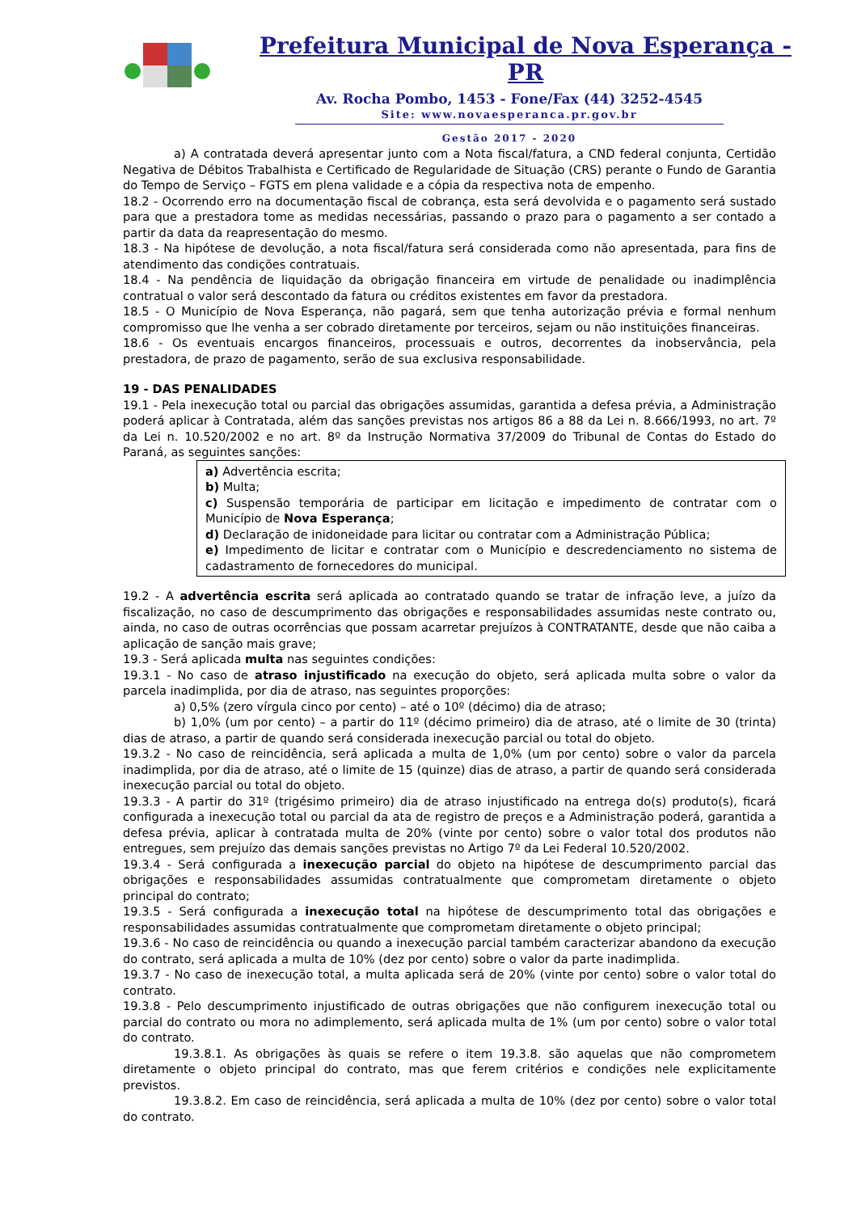Prefeitura Municipal de Nova Esperança - PR
Av. Rocha Pombo, 1453 - Fone/Fax (44) 3252-4545
Site: www.novaesperanca.pr.gov.br
Gestão 2017 - 2020
a) A contratada deverá apresentar junto com a Nota fiscal/fatura, a CND federal conjunta, Certidão Negativa de Débitos Trabalhista e Certificado de Regularidade de Situação (CRS) perante o Fundo de Garantia do Tempo de Serviço – FGTS em plena validade e a cópia da respectiva nota de empenho.
18.2 - Ocorrendo erro na documentação fiscal de cobrança, esta será devolvida e o pagamento será sustado para que a prestadora tome as medidas necessárias, passando o prazo para o pagamento a ser contado a partir da data da reapresentação do mesmo.
18.3 - Na hipótese de devolução, a nota fiscal/fatura será considerada como não apresentada, para fins de atendimento das condições contratuais.
18.4 - Na pendência de liquidação da obrigação financeira em virtude de penalidade ou inadimplência contratual o valor será descontado da fatura ou créditos existentes em favor da prestadora.
18.5 - O Município de Nova Esperança, não pagará, sem que tenha autorização prévia e formal nenhum compromisso que lhe venha a ser cobrado diretamente por terceiros, sejam ou não instituições financeiras.
18.6 - Os eventuais encargos financeiros, processuais e outros, decorrentes da inobservância, pela prestadora, de prazo de pagamento, serão de sua exclusiva responsabilidade.
19 - DAS PENALIDADES
19.1 - Pela inexecução total ou parcial das obrigações assumidas, garantida a defesa prévia, a Administração poderá aplicar à Contratada, além das sanções previstas nos artigos 86 a 88 da Lei n. 8.666/1993, no art. 7º da Lei n. 10.520/2002 e no art. 8º da Instrução Normativa 37/2009 do Tribunal de Contas do Estado do Paraná, as seguintes sanções:
a) Advertência escrita;
b) Multa;
c) Suspensão temporária de participar em licitação e impedimento de contratar com o Município de Nova Esperança;
d) Declaração de inidoneidade para licitar ou contratar com a Administração Pública;
e) Impedimento de licitar e contratar com o Município e descredenciamento no sistema de cadastramento de fornecedores do municipal.
19.2 - A advertência escrita será aplicada ao contratado quando se tratar de infração leve, a juízo da fiscalização, no caso de descumprimento das obrigações e responsabilidades assumidas neste contrato ou, ainda, no caso de outras ocorrências que possam acarretar prejuízos à CONTRATANTE, desde que não caiba a aplicação de sanção mais grave;
19.3 - Será aplicada multa nas seguintes condições:
19.3.1 - No caso de atraso injustificado na execução do objeto, será aplicada multa sobre o valor da parcela inadimplida, por dia de atraso, nas seguintes proporções:
a) 0,5% (zero vírgula cinco por cento) – até o 10º (décimo) dia de atraso;
b) 1,0% (um por cento) – a partir do 11º (décimo primeiro) dia de atraso, até o limite de 30 (trinta) dias de atraso, a partir de quando será considerada inexecução parcial ou total do objeto.
19.3.2 - No caso de reincidência, será aplicada a multa de 1,0% (um por cento) sobre o valor da parcela inadimplida, por dia de atraso, até o limite de 15 (quinze) dias de atraso, a partir de quando será considerada inexecução parcial ou total do objeto.
19.3.3 - A partir do 31º (trigésimo primeiro) dia de atraso injustificado na entrega do(s) produto(s), ficará configurada a inexecução total ou parcial da ata de registro de preços e a Administração poderá, garantida a defesa prévia, aplicar à contratada multa de 20% (vinte por cento) sobre o valor total dos produtos não entregues, sem prejuízo das demais sanções previstas no Artigo 7º da Lei Federal 10.520/2002.
19.3.4 - Será configurada a inexecução parcial do objeto na hipótese de descumprimento parcial das obrigações e responsabilidades assumidas contratualmente que comprometam diretamente o objeto principal do contrato;
19.3.5 - Será configurada a inexecução total na hipótese de descumprimento total das obrigações e responsabilidades assumidas contratualmente que comprometam diretamente o objeto principal;
19.3.6 - No caso de reincidência ou quando a inexecução parcial também caracterizar abandono da execução do contrato, será aplicada a multa de 10% (dez por cento) sobre o valor da parte inadimplida.
19.3.7 - No caso de inexecução total, a multa aplicada será de 20% (vinte por cento) sobre o valor total do contrato.
19.3.8 - Pelo descumprimento injustificado de outras obrigações que não configurem inexecução total ou parcial do contrato ou mora no adimplemento, será aplicada multa de 1% (um por cento) sobre o valor total do contrato.
19.3.8.1. As obrigações às quais se refere o item 19.3.8. são aquelas que não comprometem diretamente o objeto principal do contrato, mas que ferem critérios e condições nele explicitamente previstos.
19.3.8.2. Em caso de reincidência, será aplicada a multa de 10% (dez por cento) sobre o valor total do contrato.